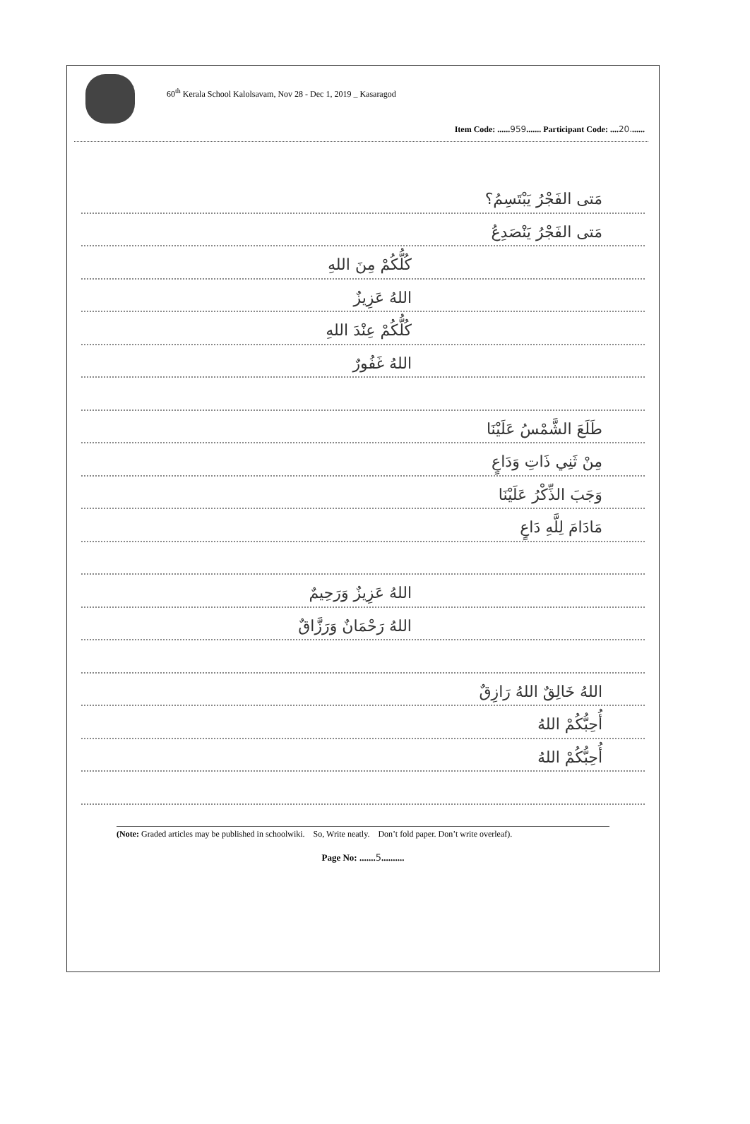60<sup>th</sup> Kerala School Kalolsavam, Nov 28 - Dec 1, 2019 _ Kasaragod
Item Code: ......959....... Participant Code: ....20.......
مَتى الفَجْرُ يَبْتَسِمُ؟
مَتى الفَجْرُ يَنْصَدِعُ
كُلُّكُمْ مِنَ اللهِ
اللهُ عَزِيزٌ
كُلُّكُمْ عِنْدَ اللهِ
اللهُ غَفُورٌ
طَلَعَ الشَّمْسُ عَلَيْنَا
مِنْ ثَنِي ذَاتِ وَدَاعٍ
وَجَبَ الذِّكْرُ عَلَيْنَا
مَادَامَ لِلَّهِ دَاعٍ
اللهُ عَزِيزٌ وَرَحِيمٌ
اللهُ رَحْمَانٌ وَرَزَّاقٌ
اللهُ خَالِقٌ اللهُ رَازِقٌ
أُحِبُّكُمْ اللهُ
أُحِبُّكُمْ اللهُ
(Note: Graded articles may be published in schoolwiki. So, Write neatly. Don’t fold paper. Don’t write overleaf).
Page No: .......5..........